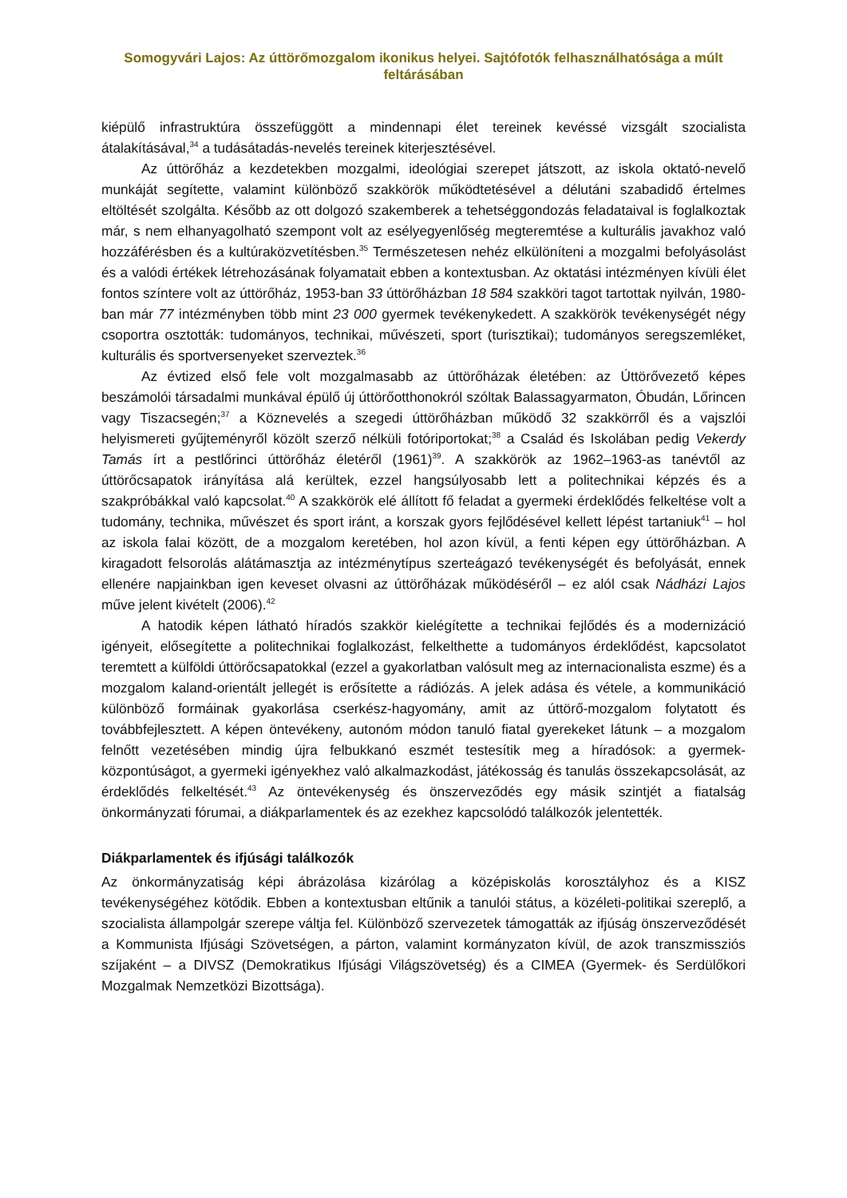Somogyvári Lajos: Az úttörőmozgalom ikonikus helyei. Sajtófotók felhasználhatósága a múlt feltárásában
kiépülő infrastruktúra összefüggött a mindennapi élet tereinek kevéssé vizsgált szocialista átalakításával,<sup>34</sup> a tudásátadás-nevelés tereinek kiterjesztésével.
Az úttörőház a kezdetekben mozgalmi, ideológiai szerepet játszott, az iskola oktató-nevelő munkáját segítette, valamint különböző szakkörök működtetésével a délutáni szabadidő értelmes eltöltését szolgálta. Később az ott dolgozó szakemberek a tehetséggondozás feladataival is foglalkoztak már, s nem elhanyagolható szempont volt az esélyegyenlőség megteremtése a kulturális javakhoz való hozzáférésben és a kultúraközvetítésben.<sup>35</sup> Természetesen nehéz elkülöníteni a mozgalmi befolyásolást és a valódi értékek létrehozásának folyamatait ebben a kontextusban. Az oktatási intézményen kívüli élet fontos színtere volt az úttörőház, 1953-ban 33 úttörőházban 18 584 szakköri tagot tartottak nyilván, 1980-ban már 77 intézményben több mint 23 000 gyermek tevékenykedett. A szakkörök tevékenységét négy csoportra osztották: tudományos, technikai, művészeti, sport (turisztikai); tudományos seregszemléket, kulturális és sportversenyeket szerveztek.<sup>36</sup>
Az évtized első fele volt mozgalmasabb az úttörőházak életében: az Úttörővezető képes beszámolói társadalmi munkával épülő új úttörőotthonokról szóltak Balassagyarmaton, Óbudán, Lőrincen vagy Tiszacsegén;<sup>37</sup> a Köznevelés a szegedi úttörőházban működő 32 szakkörről és a vajszlói helyismereti gyűjteményről közölt szerző nélküli fotóriportokat;<sup>38</sup> a Család és Iskolában pedig Vekerdy Tamás írt a pestlőrinci úttörőház életéről (1961)<sup>39</sup>. A szakkörök az 1962–1963-as tanévtől az úttörőcsapatok irányítása alá kerültek, ezzel hangsúlyosabb lett a politechnikai képzés és a szakpróbákkal való kapcsolat.<sup>40</sup> A szakkörök elé állított fő feladat a gyermeki érdeklődés felkeltése volt a tudomány, technika, művészet és sport iránt, a korszak gyors fejlődésével kellett lépést tartaniuk<sup>41</sup> – hol az iskola falai között, de a mozgalom keretében, hol azon kívül, a fenti képen egy úttörőházban. A kiragadott felsorolás alátámasztja az intézménytípus szerteágazó tevékenységét és befolyását, ennek ellenére napjainkban igen keveset olvasni az úttörőházak működéséről – ez alól csak Nádházi Lajos műve jelent kivételt (2006).<sup>42</sup>
A hatodik képen látható híradós szakkör kielégítette a technikai fejlődés és a modernizáció igényeit, elősegítette a politechnikai foglalkozást, felkelthette a tudományos érdeklődést, kapcsolatot teremtett a külföldi úttörőcsapatokkal (ezzel a gyakorlatban valósult meg az internacionalista eszme) és a mozgalom kaland-orientált jellegét is erősítette a rádiózás. A jelek adása és vétele, a kommunikáció különböző formáinak gyakorlása cserkész-hagyomány, amit az úttörő-mozgalom folytatott és továbbfejlesztett. A képen öntevékeny, autonóm módon tanuló fiatal gyerekeket látunk – a mozgalom felnőtt vezetésében mindig újra felbukkanó eszmét testesítik meg a híradósok: a gyermek-központúságot, a gyermeki igényekhez való alkalmazkodást, játékosság és tanulás összekapcsolását, az érdeklődés felkeltését.<sup>43</sup> Az öntevékenység és önszerveződés egy másik szintjét a fiatalság önkormányzati fórumai, a diákparlamentek és az ezekhez kapcsolódó találkozók jelentették.
Diákparlamentek és ifjúsági találkozók
Az önkormányzatiság képi ábrázolása kizárólag a középiskolás korosztályhoz és a KISZ tevékenységéhez kötődik. Ebben a kontextusban eltűnik a tanulói státus, a közéleti-politikai szereplő, a szocialista állampolgár szerepe váltja fel. Különböző szervezetek támogatták az ifjúság önszerveződését a Kommunista Ifjúsági Szövetségen, a párton, valamint kormányzaton kívül, de azok transzmissziós szíjaként – a DIVSZ (Demokratikus Ifjúsági Világszövetség) és a CIMEA (Gyermek- és Serdülőkori Mozgalmak Nemzetközi Bizottsága).